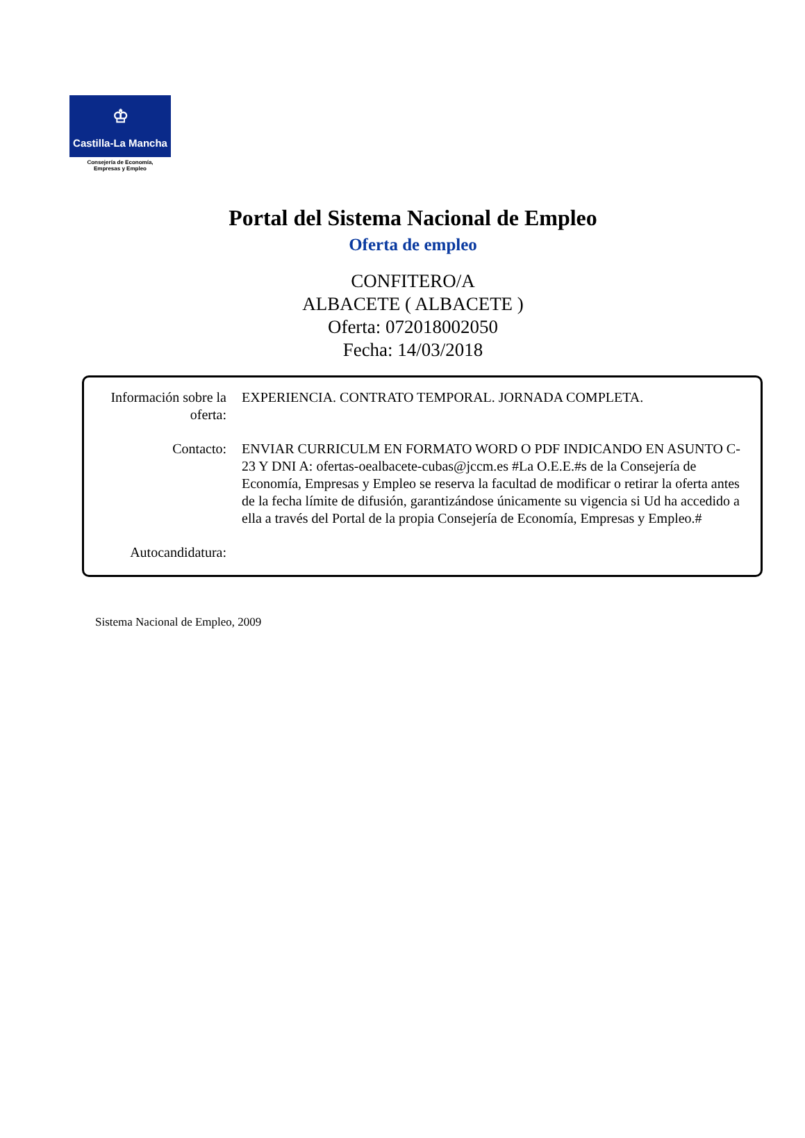♔
Castilla-La Mancha
Consejería de Economía,
Empresas y Empleo
Portal del Sistema Nacional de Empleo
Oferta de empleo
CONFITERO/A
ALBACETE ( ALBACETE )
Oferta: 072018002050
Fecha: 14/03/2018
Información sobre la oferta:
EXPERIENCIA. CONTRATO TEMPORAL. JORNADA COMPLETA.
Contacto: ENVIAR CURRICULM EN FORMATO WORD O PDF INDICANDO EN ASUNTO C-23 Y DNI A: ofertas-oealbacete-cubas@jccm.es #La O.E.E.#s de la Consejería de Economía, Empresas y Empleo se reserva la facultad de modificar o retirar la oferta antes de la fecha límite de difusión, garantizándose únicamente su vigencia si Ud ha accedido a ella a través del Portal de la propia Consejería de Economía, Empresas y Empleo.#
Autocandidatura:
Sistema Nacional de Empleo, 2009